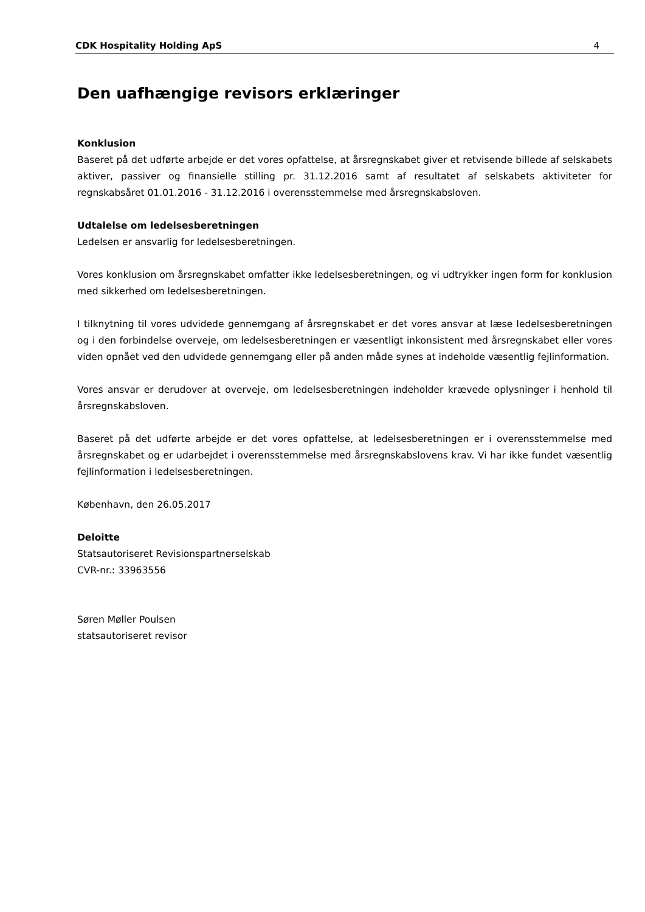CDK Hospitality Holding ApS 4
Den uafhængige revisors erklæringer
Konklusion
Baseret på det udførte arbejde er det vores opfattelse, at årsregnskabet giver et retvisende billede af selskabets aktiver, passiver og finansielle stilling pr. 31.12.2016 samt af resultatet af selskabets aktiviteter for regnskabsåret 01.01.2016 - 31.12.2016 i overensstemmelse med årsregnskabsloven.
Udtalelse om ledelsesberetningen
Ledelsen er ansvarlig for ledelsesberetningen.
Vores konklusion om årsregnskabet omfatter ikke ledelsesberetningen, og vi udtrykker ingen form for konklusion med sikkerhed om ledelsesberetningen.
I tilknytning til vores udvidede gennemgang af årsregnskabet er det vores ansvar at læse ledelsesberetningen og i den forbindelse overveje, om ledelsesberetningen er væsentligt inkonsistent med årsregnskabet eller vores viden opnået ved den udvidede gennemgang eller på anden måde synes at indeholde væsentlig fejlinformation.
Vores ansvar er derudover at overveje, om ledelsesberetningen indeholder krævede oplysninger i henhold til årsregnskabsloven.
Baseret på det udførte arbejde er det vores opfattelse, at ledelsesberetningen er i overensstemmelse med årsregnskabet og er udarbejdet i overensstemmelse med årsregnskabslovens krav. Vi har ikke fundet væsentlig fejlinformation i ledelsesberetningen.
København, den 26.05.2017
Deloitte
Statsautoriseret Revisionspartnerselskab
CVR-nr.: 33963556
Søren Møller Poulsen
statsautoriseret revisor